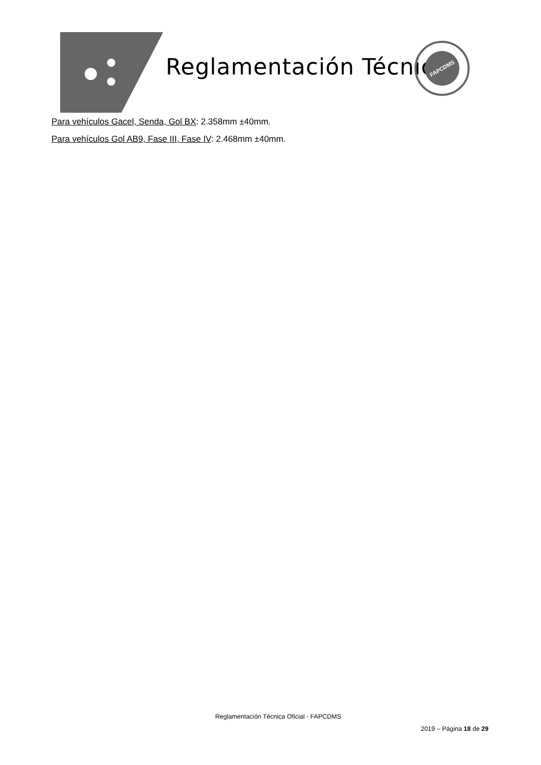Reglamentación Técnica
FAPCDMS
Para vehículos Gacel, Senda, Gol BX: 2.358mm ±40mm.
Para vehículos Gol AB9, Fase III, Fase IV: 2.468mm ±40mm.
Reglamentación Técnica Oficial - FAPCDMS
2019 – Página 18 de 29